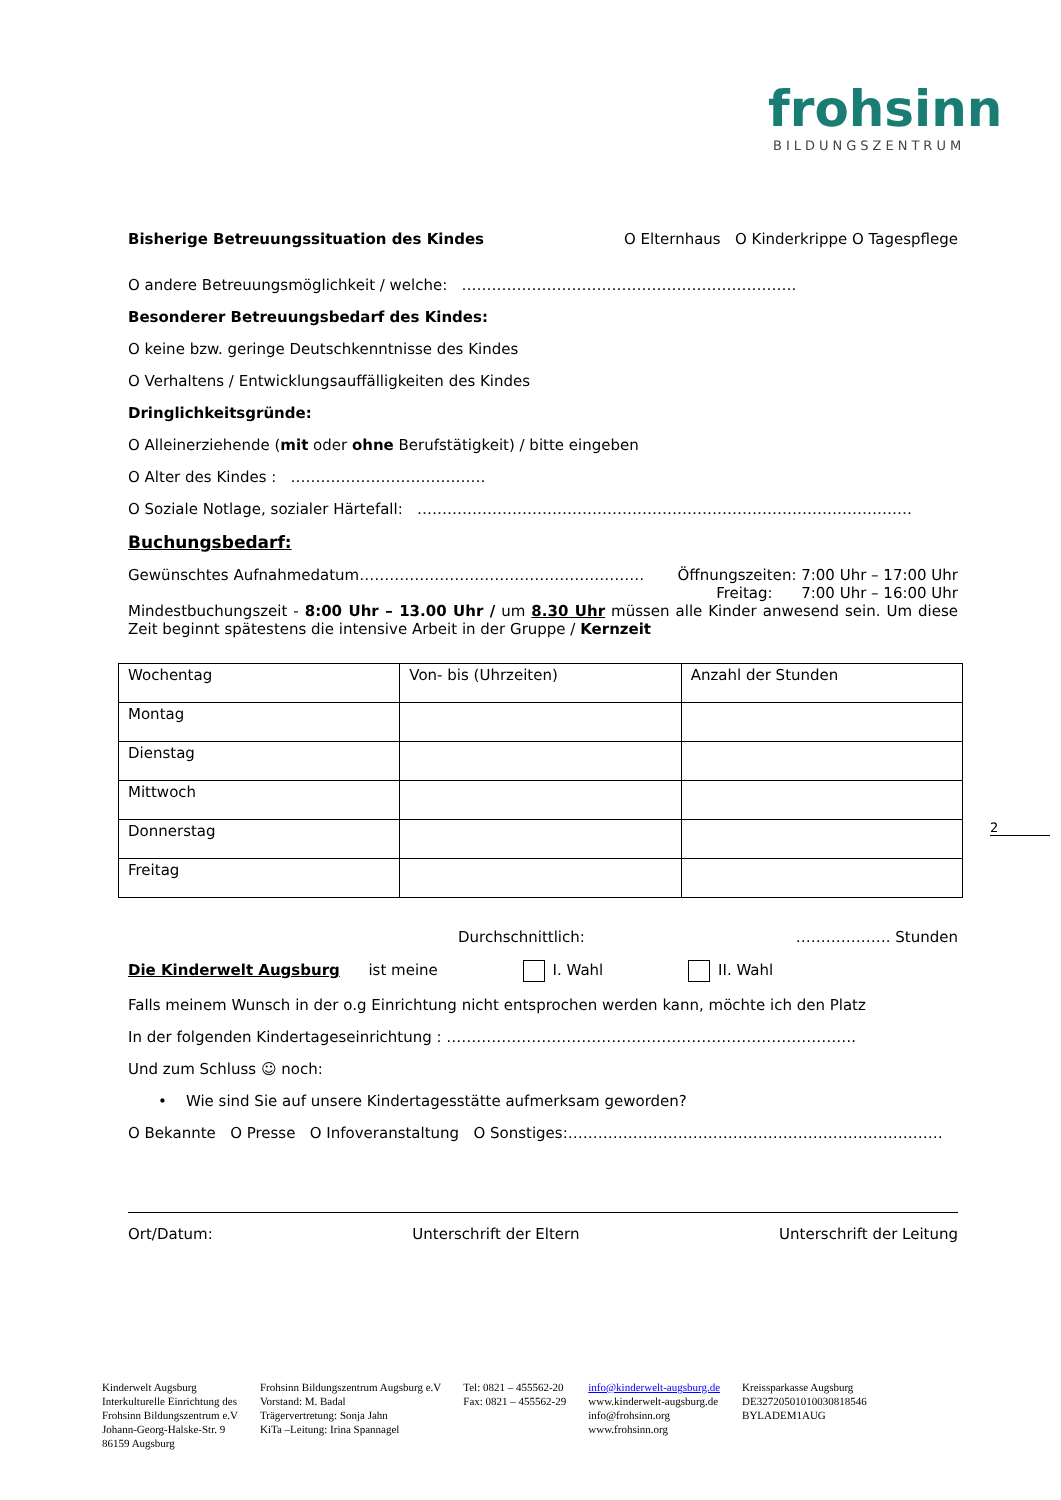frohsinn
BILDUNGSZENTRUM
Bisherige Betreuungssituation des Kindes O Elternhaus O Kinderkrippe O Tagespflege
O andere Betreuungsmöglichkeit / welche: ………………………………………………………….
Besonderer Betreuungsbedarf des Kindes:
O keine bzw. geringe Deutschkenntnisse des Kindes
O Verhaltens / Entwicklungsauffälligkeiten des Kindes
Dringlichkeitsgründe:
O Alleinerziehende (mit oder ohne Berufstätigkeit) / bitte eingeben
O Alter des Kindes : …………………………………
O Soziale Notlage, sozialer Härtefall: ………………………………………………………………………………………
Buchungsbedarf:
Gewünschtes Aufnahmedatum………………………………………………… Öffnungszeiten: 7:00 Uhr – 17:00 Uhr
Freitag: 7:00 Uhr – 16:00 Uhr
Mindestbuchungszeit - 8:00 Uhr – 13.00 Uhr / um 8.30 Uhr müssen alle Kinder anwesend sein. Um diese Zeit beginnt spätestens die intensive Arbeit in der Gruppe / Kernzeit
| Wochentag | Von- bis (Uhrzeiten) | Anzahl der Stunden |
| Montag | | |
| Dienstag | | |
| Mittwoch | | |
| Donnerstag | | |
| Freitag | | |
Durchschnittlich: ………………. Stunden
Die Kinderwelt Augsburg ist meine I. Wahl II. Wahl
Falls meinem Wunsch in der o.g Einrichtung nicht entsprochen werden kann, möchte ich den Platz
In der folgenden Kindertageseinrichtung : ……………………………………………………………………….
Und zum Schluss ☺ noch:
• Wie sind Sie auf unsere Kindertagesstätte aufmerksam geworden?
O Bekannte O Presse O Infoveranstaltung O Sonstiges:…………………………………………………………………
Ort/Datum: Unterschrift der Eltern Unterschrift der Leitung
2
Kinderwelt Augsburg
Interkulturelle Einrichtung des
Frohsinn Bildungszentrum e.V
Johann-Georg-Halske-Str. 9
86159 Augsburg
Frohsinn Bildungszentrum Augsburg e.V
Vorstand: M. Badal
Trägervertretung: Sonja Jahn
KiTa –Leitung: Irina Spannagel
Tel: 0821 – 455562-20
Fax: 0821 – 455562-29
info@kinderwelt-augsburg.de
www.kinderwelt-augsburg.de
info@frohsinn.org
www.frohsinn.org
Kreissparkasse Augsburg
DE32720501010030818546
BYLADEM1AUG